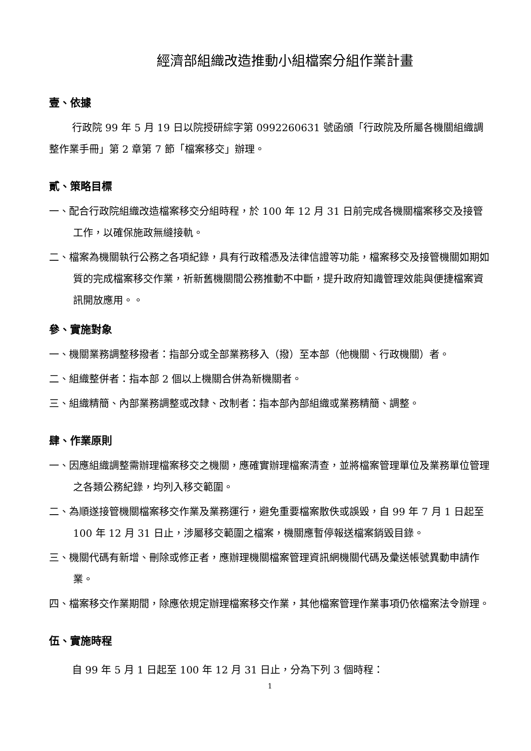經濟部組織改造推動小組檔案分組作業計畫
壹、依據
行政院 99 年 5 月 19 日以院授研綜字第 0992260631 號函頒「行政院及所屬各機關組織調整作業手冊」第 2 章第 7 節「檔案移交」辦理。
貳、策略目標
一、配合行政院組織改造檔案移交分組時程，於 100 年 12 月 31 日前完成各機關檔案移交及接管工作，以確保施政無縫接軌。
二、檔案為機關執行公務之各項紀錄，具有行政稽憑及法律信證等功能，檔案移交及接管機關如期如質的完成檔案移交作業，祈新舊機關間公務推動不中斷，提升政府知識管理效能與便捷檔案資訊開放應用。。
參、實施對象
一、機關業務調整移撥者：指部分或全部業務移入（撥）至本部（他機關、行政機關）者。
二、組織整併者：指本部 2 個以上機關合併為新機關者。
三、組織精簡、內部業務調整或改隸、改制者：指本部內部組織或業務精簡、調整。
肆、作業原則
一、因應組織調整需辦理檔案移交之機關，應確實辦理檔案清查，並將檔案管理單位及業務單位管理之各類公務紀錄，均列入移交範圍。
二、為順遂接管機關檔案移交作業及業務運行，避免重要檔案散佚或誤毀，自 99 年 7 月 1 日起至 100 年 12 月 31 日止，涉屬移交範圍之檔案，機關應暫停報送檔案銷毀目錄。
三、機關代碼有新增、刪除或修正者，應辦理機關檔案管理資訊網機關代碼及彙送帳號異動申請作業。
四、檔案移交作業期間，除應依規定辦理檔案移交作業，其他檔案管理作業事項仍依檔案法令辦理。
伍、實施時程
自 99 年 5 月 1 日起至 100 年 12 月 31 日止，分為下列 3 個時程：
1